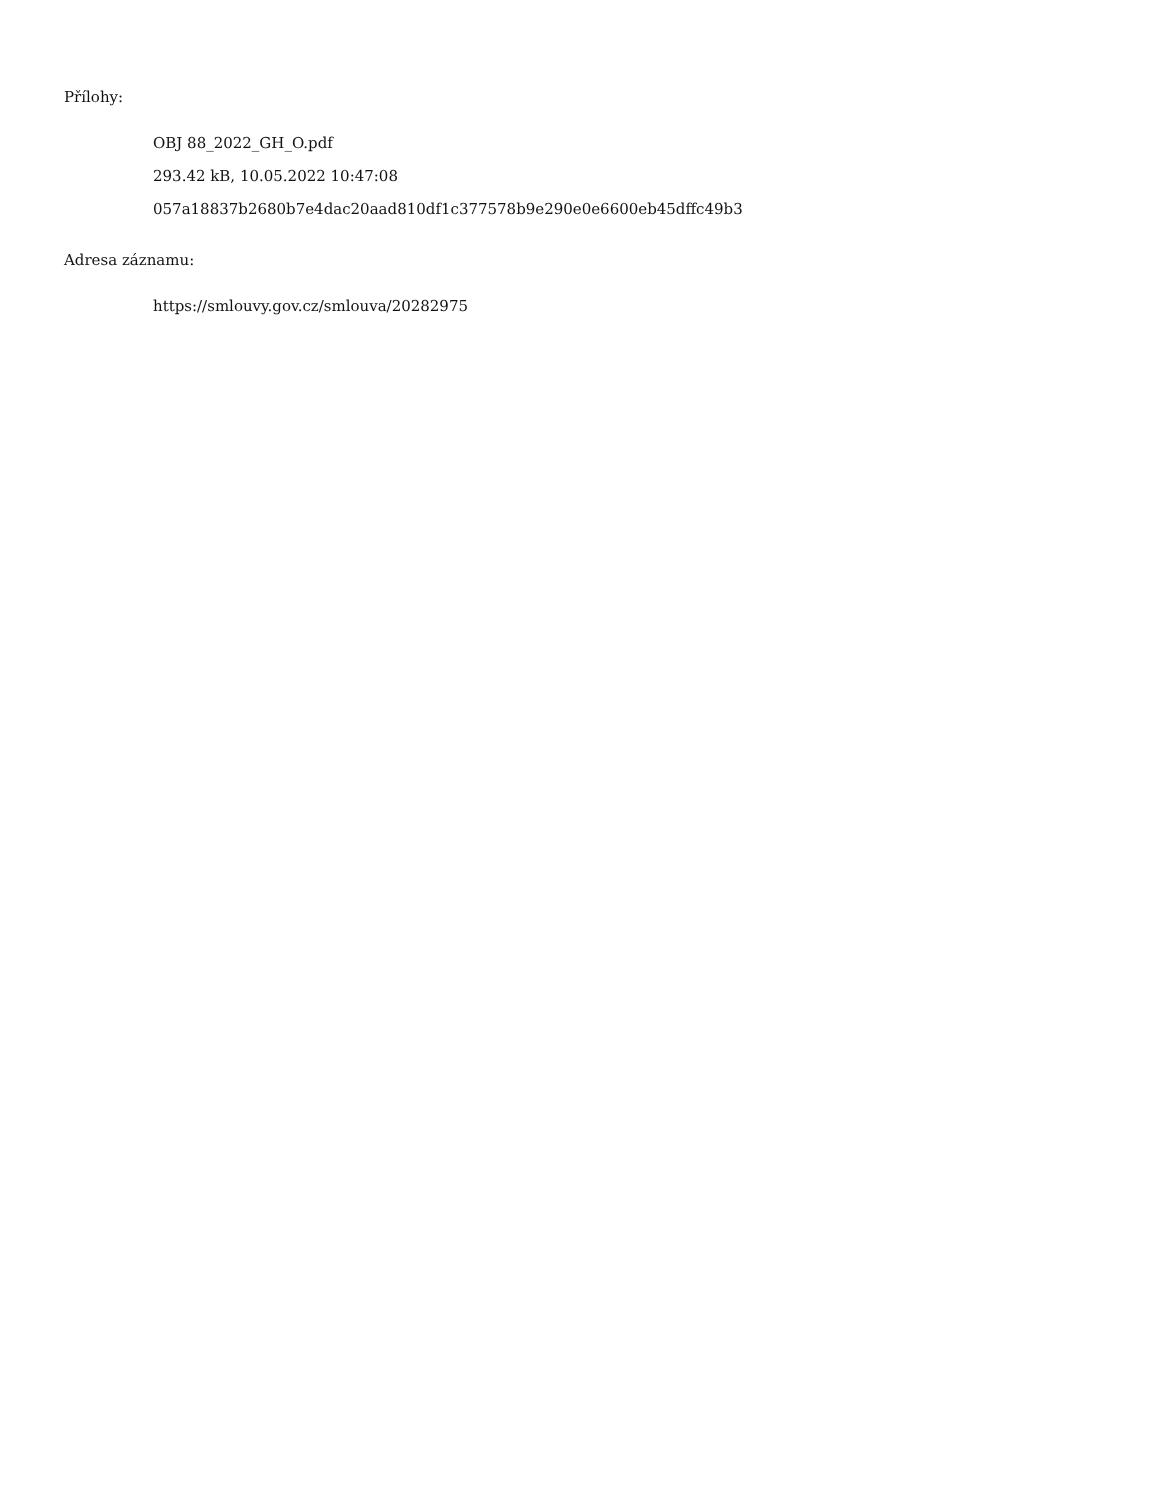Přílohy:
OBJ 88_2022_GH_O.pdf
293.42 kB, 10.05.2022 10:47:08
057a18837b2680b7e4dac20aad810df1c377578b9e290e0e6600eb45dffc49b3
Adresa záznamu:
https://smlouvy.gov.cz/smlouva/20282975